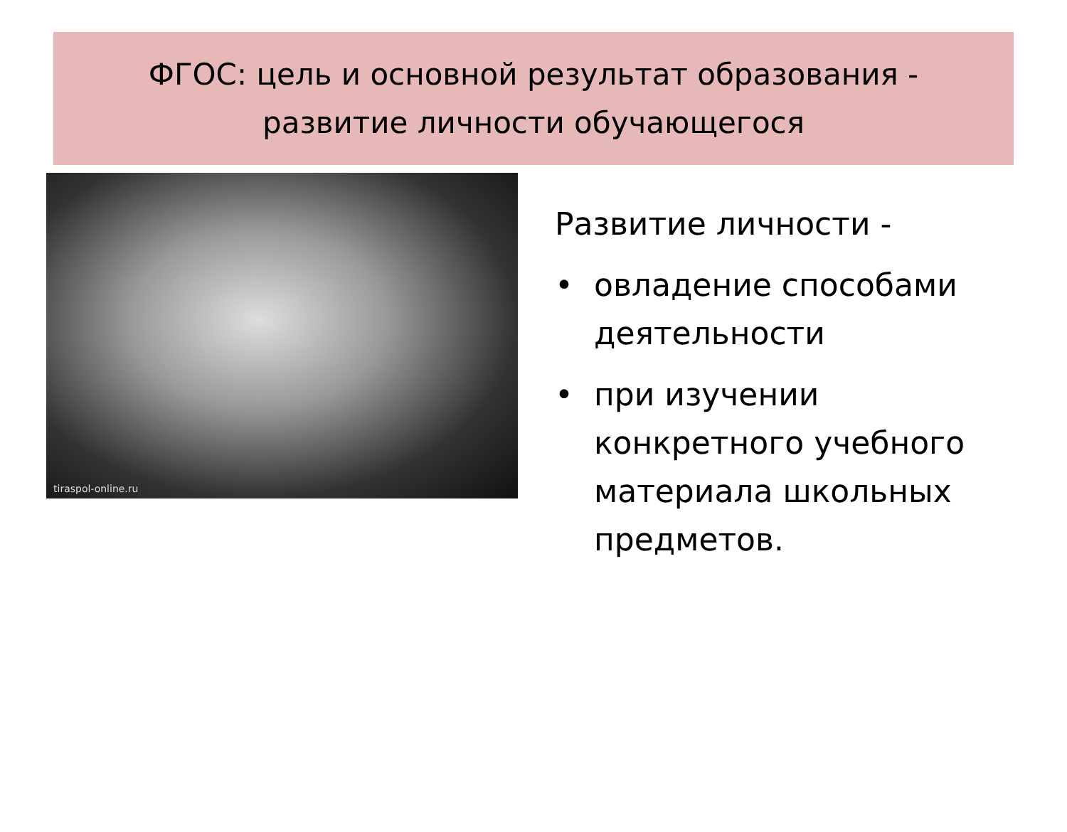ФГОС: цель и основной результат образования -
развитие личности обучающегося
tiraspol-online.ru
Развитие личности -
• овладение способами
деятельности
• при изучении
конкретного учебного
материала школьных
предметов.